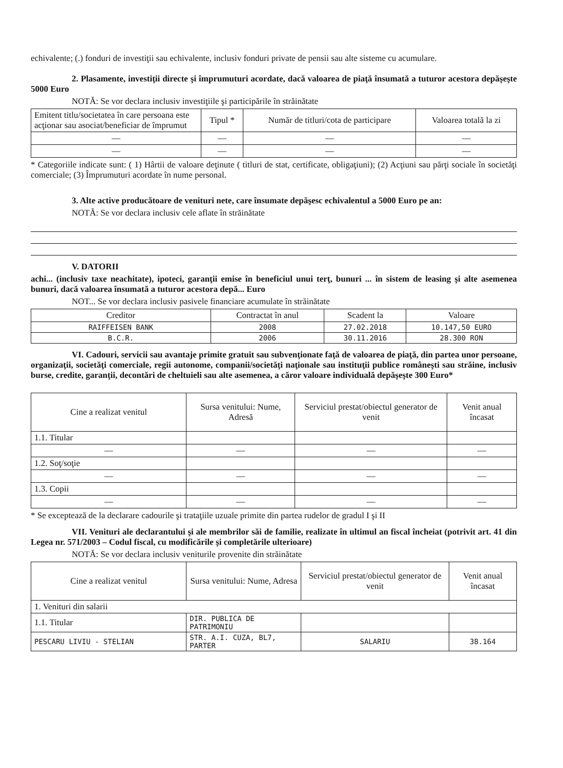echivalente; (.) fonduri de investiţii sau echivalente, inclusiv fonduri private de pensii sau alte sisteme cu acumulare.
2. Plasamente, investiţii directe şi împrumuturi acordate, dacă valoarea de piaţă însumată a tuturor acestora depăşeşte 5000 Euro
NOTĂ: Se vor declara inclusiv investiţiile şi participările în străinătate
| Emitent titlu/societatea în care persoana este acţionar sau asociat/beneficiar de împrumut | Tipul * | Număr de titluri/cota de participare | Valoarea totală la zi |
| --- | --- | --- | --- |
| — | — | — | — |
| — | — | — | — |
* Categoriile indicate sunt: ( 1) Hârtii de valoare deţinute ( titluri de stat, certificate, obligaţiuni); (2) Acţiuni sau părţi sociale în societăţi comerciale; (3) Împrumuturi acordate în nume personal.
3. Alte active producătoare de venituri nete, care însumate depăşesc echivalentul a 5000 Euro pe an:
NOTĂ: Se vor declara inclusiv cele aflate în străinătate
V. DATORII
achi... (inclusiv taxe neachitate), ipoteci, garanţii emise în beneficiul unui terţ, bunuri ... în sistem de leasing şi alte asemenea bunuri, dacă valoarea însumată a tuturor acestora depă... Euro
NOT... Se vor declara inclusiv pasivele financiare acumulate în străinătate
| Creditor | Contractat în anul | Scadent la | Valoare |
| --- | --- | --- | --- |
| RAIFFEISEN BANK | 2008 | 27.02.2018 | 10.147,50 EURO |
| B.C.R. | 2006 | 30.11.2016 | 28.300 RON |
VI. Cadouri, servicii sau avantaje primite gratuit sau subvenţionate faţă de valoarea de piaţă, din partea unor persoane, organizaţii, societăţi comerciale, regii autonome, companii/societăţi naţionale sau instituţii publice româneşti sau străine, inclusiv burse, credite, garanţii, decontări de cheltuieli sau alte asemenea, a căror valoare individuală depăşeşte 300 Euro*
| Cine a realizat venitul | Sursa venitului: Nume, Adresă | Serviciul prestat/obiectul generator de venit | Venit anual încasat |
| --- | --- | --- | --- |
| 1.1. Titular | | | |
| — | — | — | — |
| 1.2. Soţ/soţie | | | |
| — | — | — | — |
| 1.3. Copii | | | |
| — | — | — | — |
* Se exceptează de la declarare cadourile şi trataţiile uzuale primite din partea rudelor de gradul I şi II
VII. Venituri ale declarantului şi ale membrilor săi de familie, realizate în ultimul an fiscal încheiat (potrivit art. 41 din Legea nr. 571/2003 – Codul fiscal, cu modificările şi completările ulterioare)
NOTĂ: Se vor declara inclusiv veniturile provenite din străinătate
| Cine a realizat venitul | Sursa venitului: Nume, Adresa | Serviciul prestat/obiectul generator de venit | Venit anual încasat |
| --- | --- | --- | --- |
| 1. Venituri din salarii | | | |
| 1.1. Titular | DIR. PUBLICA DE PATRIMONIU | | |
| PESCARU LIVIU - STELIAN | STR. A.I. CUZA, BL7, PARTER | SALARIU | 38.164 |